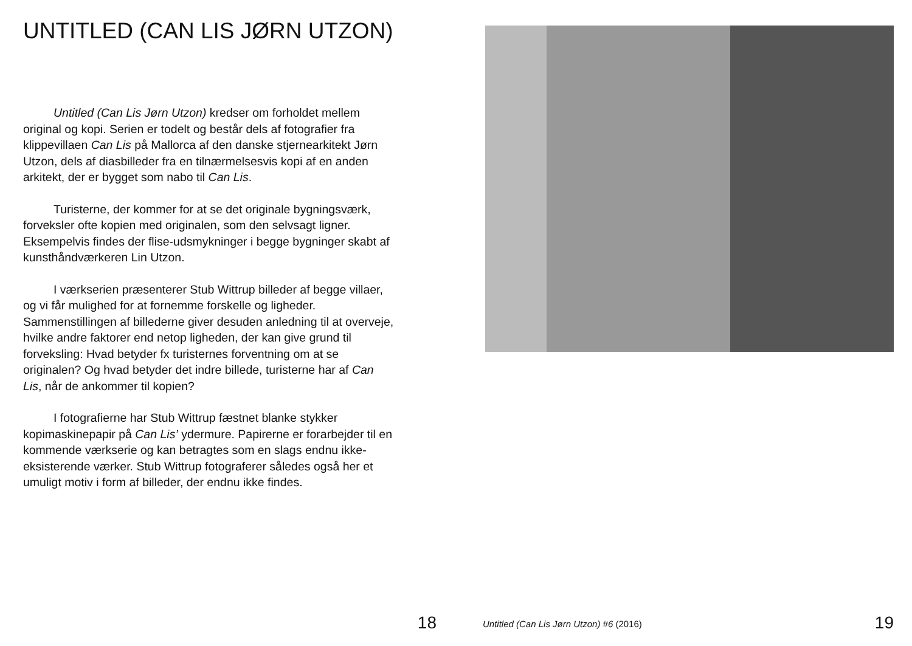UNTITLED (CAN LIS JØRN UTZON)
Untitled (Can Lis Jørn Utzon) kredser om forholdet mellem original og kopi. Serien er todelt og består dels af fotografier fra klippevillaen Can Lis på Mallorca af den danske stjernearkitekt Jørn Utzon, dels af diasbilleder fra en tilnærmelsesvis kopi af en anden arkitekt, der er bygget som nabo til Can Lis.
Turisterne, der kommer for at se det originale bygningsværk, forveksler ofte kopien med originalen, som den selvsagt ligner. Eksempelvis findes der flise-udsmykninger i begge bygninger skabt af kunsthåndværkeren Lin Utzon.
I værkserien præsenterer Stub Wittrup billeder af begge villaer, og vi får mulighed for at fornemme forskelle og ligheder. Sammenstillingen af billederne giver desuden anledning til at overveje, hvilke andre faktorer end netop ligheden, der kan give grund til forveksling: Hvad betyder fx turisternes forventning om at se originalen? Og hvad betyder det indre billede, turisterne har af Can Lis, når de ankommer til kopien?
I fotografierne har Stub Wittrup fæstnet blanke stykker kopimaskinepapir på Can Lis’ ydermure. Papirerne er forarbejder til en kommende værkserie og kan betragtes som en slags endnu ikke-eksisterende værker. Stub Wittrup fotograferer således også her et umuligt motiv i form af billeder, der endnu ikke findes.
18
Untitled (Can Lis Jørn Utzon) #6 (2016)
19